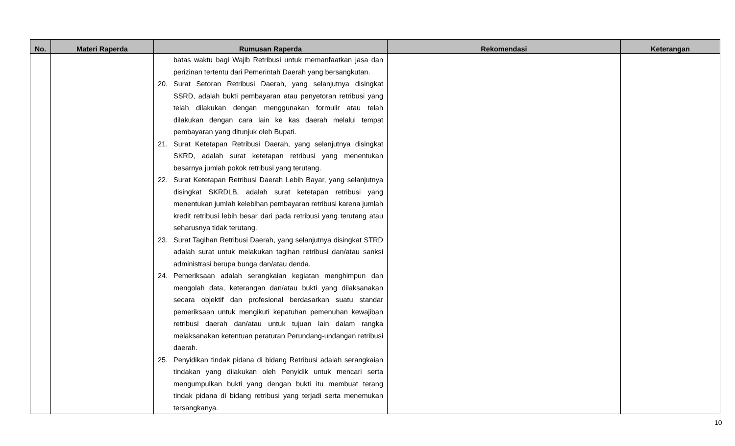| No. | Materi Raperda | Rumusan Raperda | Rekomendasi | Keterangan |
| --- | --- | --- | --- | --- |
| | | batas waktu bagi Wajib Retribusi untuk memanfaatkan jasa dan perizinan tertentu dari Pemerintah Daerah yang bersangkutan. 20. Surat Setoran Retribusi Daerah, yang selanjutnya disingkat SSRD, adalah bukti pembayaran atau penyetoran retribusi yang telah dilakukan dengan menggunakan formulir atau telah dilakukan dengan cara lain ke kas daerah melalui tempat pembayaran yang ditunjuk oleh Bupati. 21. Surat Ketetapan Retribusi Daerah, yang selanjutnya disingkat SKRD, adalah surat ketetapan retribusi yang menentukan besarnya jumlah pokok retribusi yang terutang. 22. Surat Ketetapan Retribusi Daerah Lebih Bayar, yang selanjutnya disingkat SKRDLB, adalah surat ketetapan retribusi yang menentukan jumlah kelebihan pembayaran retribusi karena jumlah kredit retribusi lebih besar dari pada retribusi yang terutang atau seharusnya tidak terutang. 23. Surat Tagihan Retribusi Daerah, yang selanjutnya disingkat STRD adalah surat untuk melakukan tagihan retribusi dan/atau sanksi administrasi berupa bunga dan/atau denda. 24. Pemeriksaan adalah serangkaian kegiatan menghimpun dan mengolah data, keterangan dan/atau bukti yang dilaksanakan secara objektif dan profesional berdasarkan suatu standar pemeriksaan untuk mengikuti kepatuhan pemenuhan kewajiban retribusi daerah dan/atau untuk tujuan lain dalam rangka melaksanakan ketentuan peraturan Perundang-undangan retribusi daerah. 25. Penyidikan tindak pidana di bidang Retribusi adalah serangkaian tindakan yang dilakukan oleh Penyidik untuk mencari serta mengumpulkan bukti yang dengan bukti itu membuat terang tindak pidana di bidang retribusi yang terjadi serta menemukan tersangkanya. | | |
10